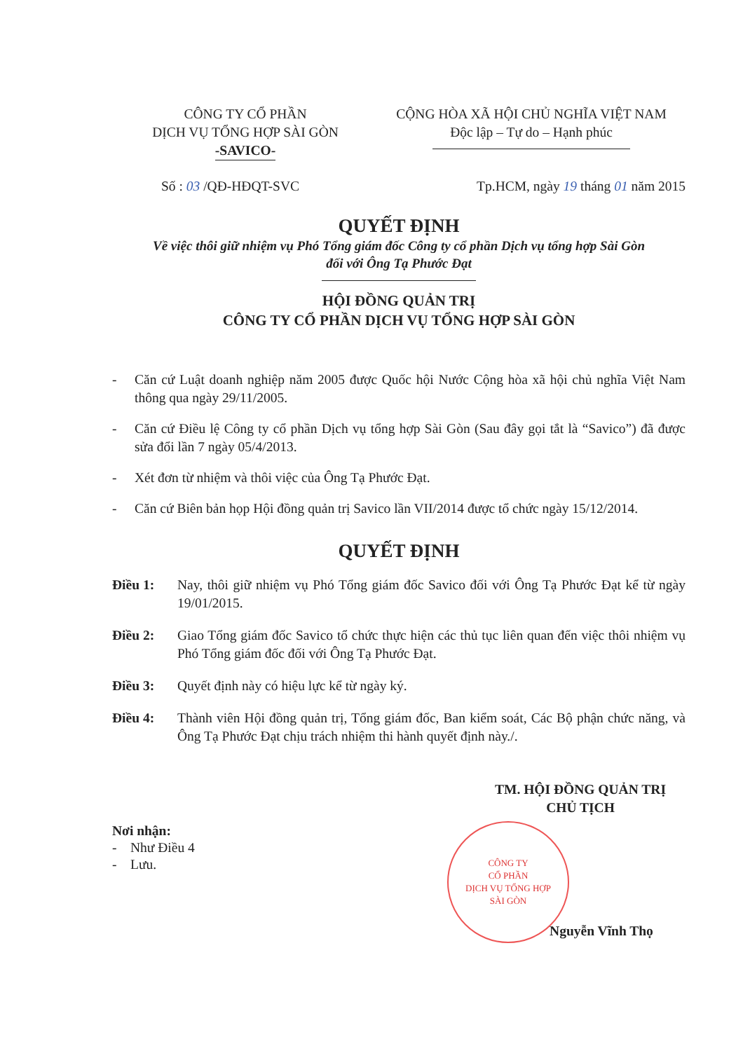CÔNG TY CỔ PHẦN
DỊCH VỤ TỔNG HỢP SÀI GÒN
-SAVICO-
CỘNG HÒA XÃ HỘI CHỦ NGHĨA VIỆT NAM
Độc lập – Tự do – Hạnh phúc
Số : 03 /QĐ-HĐQT-SVC Tp.HCM, ngày 19 tháng 01 năm 2015
QUYẾT ĐỊNH
Về việc thôi giữ nhiệm vụ Phó Tổng giám đốc Công ty cổ phần Dịch vụ tổng hợp Sài Gòn
đối với Ông Tạ Phước Đạt
HỘI ĐỒNG QUẢN TRỊ
CÔNG TY CỔ PHẦN DỊCH VỤ TỔNG HỢP SÀI GÒN
- Căn cứ Luật doanh nghiệp năm 2005 được Quốc hội Nước Cộng hòa xã hội chủ nghĩa Việt Nam thông qua ngày 29/11/2005.
- Căn cứ Điều lệ Công ty cổ phần Dịch vụ tổng hợp Sài Gòn (Sau đây gọi tắt là “Savico”) đã được sửa đổi lần 7 ngày 05/4/2013.
- Xét đơn từ nhiệm và thôi việc của Ông Tạ Phước Đạt.
- Căn cứ Biên bản họp Hội đồng quản trị Savico lần VII/2014 được tổ chức ngày 15/12/2014.
QUYẾT ĐỊNH
Điều 1: Nay, thôi giữ nhiệm vụ Phó Tổng giám đốc Savico đối với Ông Tạ Phước Đạt kể từ ngày 19/01/2015.
Điều 2: Giao Tổng giám đốc Savico tổ chức thực hiện các thủ tục liên quan đến việc thôi nhiệm vụ Phó Tổng giám đốc đối với Ông Tạ Phước Đạt.
Điều 3: Quyết định này có hiệu lực kể từ ngày ký.
Điều 4: Thành viên Hội đồng quản trị, Tổng giám đốc, Ban kiểm soát, Các Bộ phận chức năng, và Ông Tạ Phước Đạt chịu trách nhiệm thi hành quyết định này./.
Nơi nhận:
- Như Điều 4
- Lưu.
TM. HỘI ĐỒNG QUẢN TRỊ
CHỦ TỊCH
CÔNG TY
CỔ PHẦN
DỊCH VỤ TỔNG HỢP
SÀI GÒN
Nguyễn Vĩnh Thọ